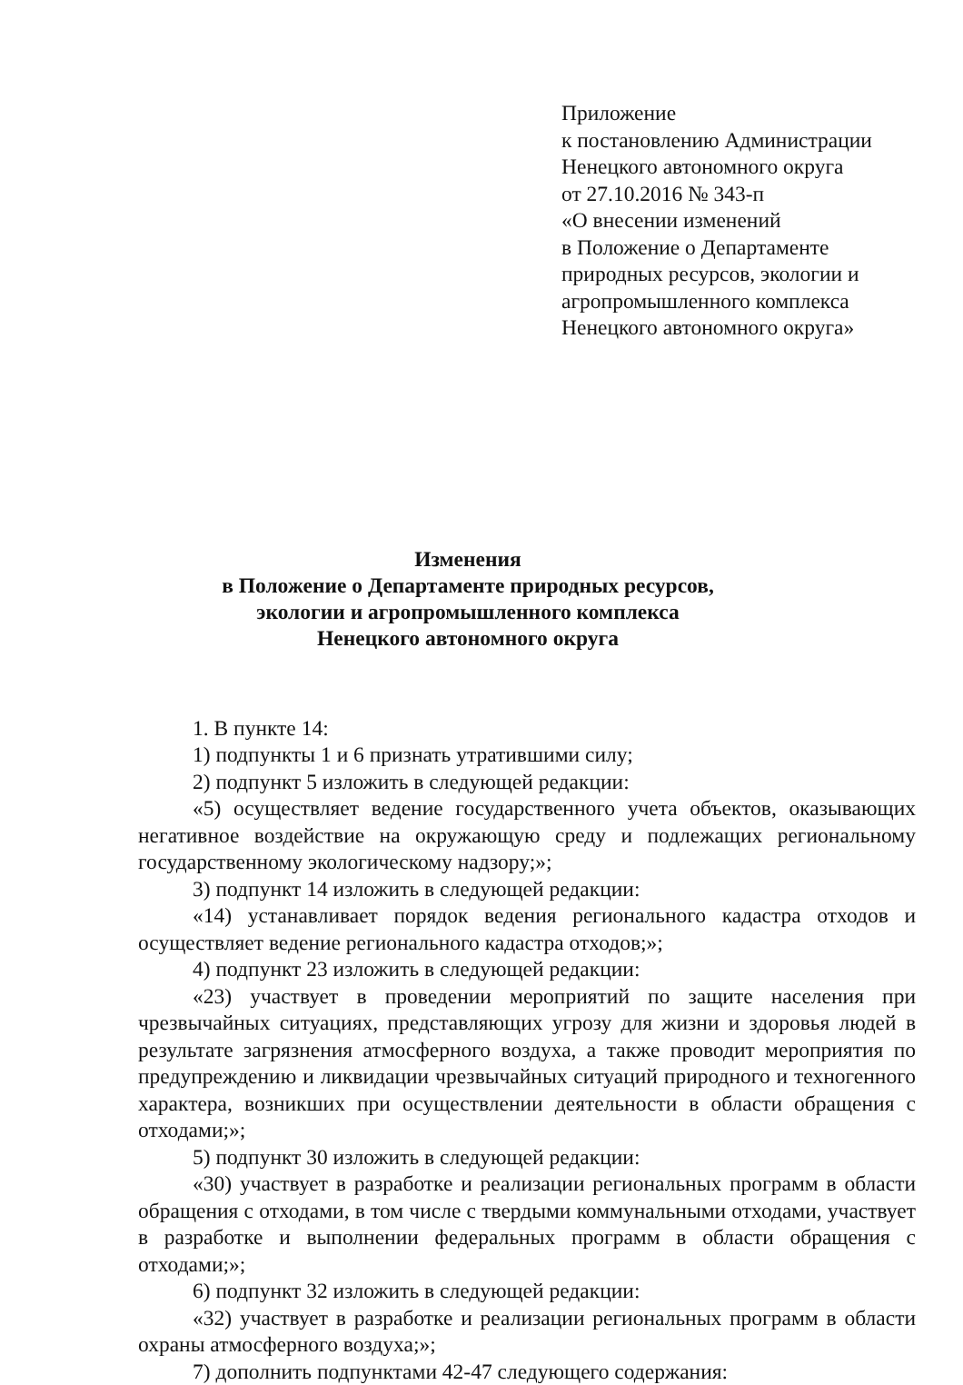Приложение
к постановлению Администрации
Ненецкого автономного округа
от 27.10.2016 № 343-п
«О внесении изменений
в Положение о Департаменте
природных ресурсов, экологии и
агропромышленного комплекса
Ненецкого автономного округа»
Изменения
в Положение о Департаменте природных ресурсов,
экологии и агропромышленного комплекса
Ненецкого автономного округа
1. В пункте 14:
1) подпункты 1 и 6 признать утратившими силу;
2) подпункт 5 изложить в следующей редакции:
«5) осуществляет ведение государственного учета объектов, оказывающих негативное воздействие на окружающую среду и подлежащих региональному государственному экологическому надзору;»;
3) подпункт 14 изложить в следующей редакции:
«14) устанавливает порядок ведения регионального кадастра отходов и осуществляет ведение регионального кадастра отходов;»;
4) подпункт 23 изложить в следующей редакции:
«23) участвует в проведении мероприятий по защите населения при чрезвычайных ситуациях, представляющих угрозу для жизни и здоровья людей в результате загрязнения атмосферного воздуха, а также проводит мероприятия по предупреждению и ликвидации чрезвычайных ситуаций природного и техногенного характера, возникших при осуществлении деятельности в области обращения с отходами;»;
5) подпункт 30 изложить в следующей редакции:
«30) участвует в разработке и реализации региональных программ в области обращения с отходами, в том числе с твердыми коммунальными отходами, участвует в разработке и выполнении федеральных программ в области обращения с отходами;»;
6) подпункт 32 изложить в следующей редакции:
«32) участвует в разработке и реализации региональных программ в области охраны атмосферного воздуха;»;
7) дополнить подпунктами 42-47 следующего содержания: